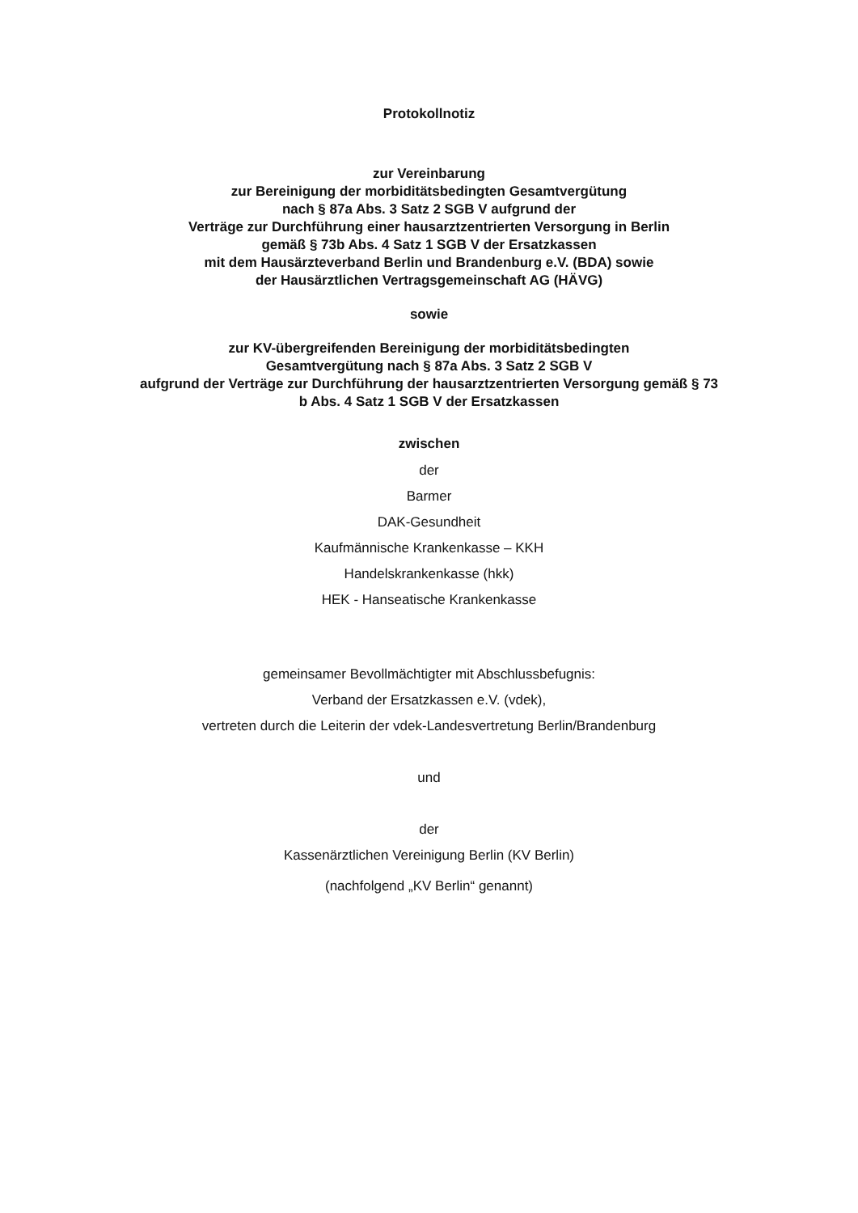Protokollnotiz
zur Vereinbarung
zur Bereinigung der morbiditätsbedingten Gesamtvergütung
nach § 87a Abs. 3 Satz 2 SGB V aufgrund der
Verträge zur Durchführung einer hausarztzentrierten Versorgung in Berlin
gemäß § 73b Abs. 4 Satz 1 SGB V der Ersatzkassen
mit dem Hausärzteverband Berlin und Brandenburg e.V. (BDA) sowie
der Hausärztlichen Vertragsgemeinschaft AG (HÄVG)
sowie
zur KV-übergreifenden Bereinigung der morbiditätsbedingten
Gesamtvergütung nach § 87a Abs. 3 Satz 2 SGB V
aufgrund der Verträge zur Durchführung der hausarztzentrierten Versorgung gemäß § 73
b Abs. 4 Satz 1 SGB V der Ersatzkassen
zwischen
der
Barmer
DAK-Gesundheit
Kaufmännische Krankenkasse – KKH
Handelskrankenkasse (hkk)
HEK - Hanseatische Krankenkasse
gemeinsamer Bevollmächtigter mit Abschlussbefugnis:
Verband der Ersatzkassen e.V. (vdek),
vertreten durch die Leiterin der vdek-Landesvertretung Berlin/Brandenburg
und
der
Kassenärztlichen Vereinigung Berlin (KV Berlin)
(nachfolgend „KV Berlin“ genannt)